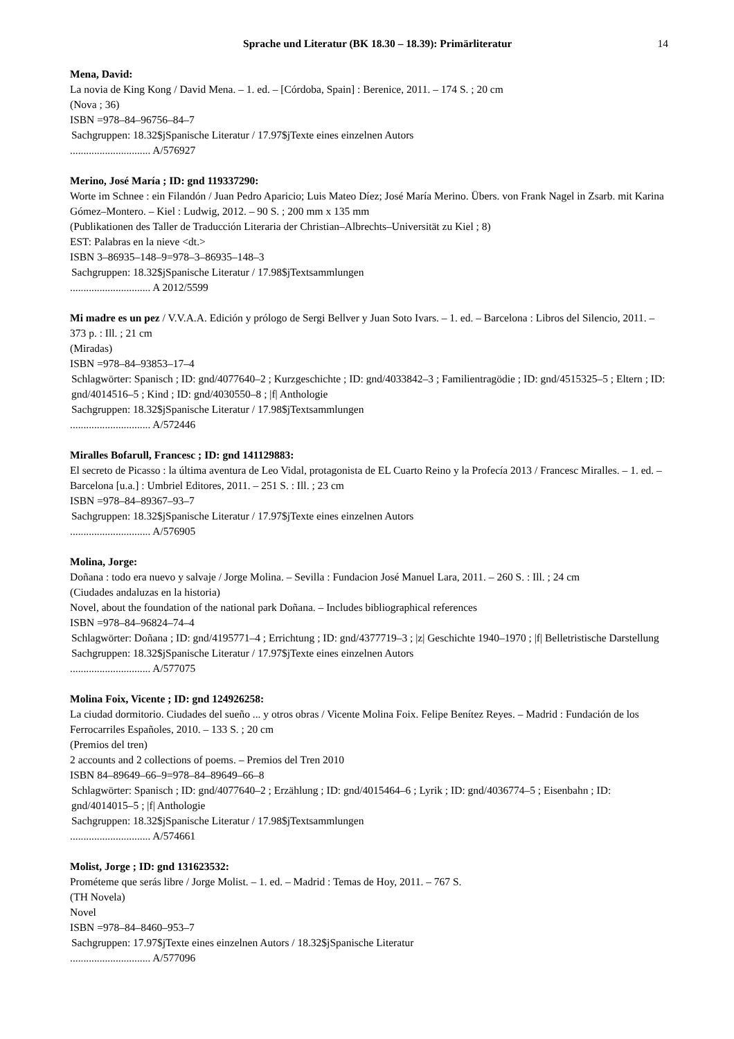Sprache und Literatur (BK 18.30 – 18.39): Primärliteratur 14
Mena, David:
La novia de King Kong / David Mena. – 1. ed. – [Córdoba, Spain] : Berenice, 2011. – 174 S. ; 20 cm
(Nova ; 36)
ISBN =978–84–96756–84–7
Sachgruppen: 18.32$jSpanische Literatur / 17.97$jTexte eines einzelnen Autors
.............................. A/576927
Merino, José María ; ID: gnd 119337290:
Worte im Schnee : ein Filandón / Juan Pedro Aparicio; Luis Mateo Díez; José María Merino. Übers. von Frank Nagel in Zsarb. mit Karina Gómez–Montero. – Kiel : Ludwig, 2012. – 90 S. ; 200 mm x 135 mm
(Publikationen des Taller de Traducción Literaria der Christian–Albrechts–Universität zu Kiel ; 8)
EST: Palabras en la nieve <dt.>
ISBN 3–86935–148–9=978–3–86935–148–3
Sachgruppen: 18.32$jSpanische Literatur / 17.98$jTextsammlungen
.............................. A 2012/5599
Mi madre es un pez / V.V.A.A. Edición y prólogo de Sergi Bellver y Juan Soto Ivars. – 1. ed. – Barcelona : Libros del Silencio, 2011. – 373 p. : Ill. ; 21 cm
(Miradas)
ISBN =978–84–93853–17–4
Schlagwörter: Spanisch ; ID: gnd/4077640–2 ; Kurzgeschichte ; ID: gnd/4033842–3 ; Familientragödie ; ID: gnd/4515325–5 ; Eltern ; ID: gnd/4014516–5 ; Kind ; ID: gnd/4030550–8 ; |f| Anthologie
Sachgruppen: 18.32$jSpanische Literatur / 17.98$jTextsammlungen
.............................. A/572446
Miralles Bofarull, Francesc ; ID: gnd 141129883:
El secreto de Picasso : la última aventura de Leo Vidal, protagonista de EL Cuarto Reino y la Profecía 2013 / Francesc Miralles. – 1. ed. – Barcelona [u.a.] : Umbriel Editores, 2011. – 251 S. : Ill. ; 23 cm
ISBN =978–84–89367–93–7
Sachgruppen: 18.32$jSpanische Literatur / 17.97$jTexte eines einzelnen Autors
.............................. A/576905
Molina, Jorge:
Doñana : todo era nuevo y salvaje / Jorge Molina. – Sevilla : Fundacion José Manuel Lara, 2011. – 260 S. : Ill. ; 24 cm
(Ciudades andaluzas en la historia)
Novel, about the foundation of the national park Doñana. – Includes bibliographical references
ISBN =978–84–96824–74–4
Schlagwörter: Doñana ; ID: gnd/4195771–4 ; Errichtung ; ID: gnd/4377719–3 ; |z| Geschichte 1940–1970 ; |f| Belletristische Darstellung
Sachgruppen: 18.32$jSpanische Literatur / 17.97$jTexte eines einzelnen Autors
.............................. A/577075
Molina Foix, Vicente ; ID: gnd 124926258:
La ciudad dormitorio. Ciudades del sueño ... y otros obras / Vicente Molina Foix. Felipe Benítez Reyes. – Madrid : Fundación de los Ferrocarriles Españoles, 2010. – 133 S. ; 20 cm
(Premios del tren)
2 accounts and 2 collections of poems. – Premios del Tren 2010
ISBN 84–89649–66–9=978–84–89649–66–8
Schlagwörter: Spanisch ; ID: gnd/4077640–2 ; Erzählung ; ID: gnd/4015464–6 ; Lyrik ; ID: gnd/4036774–5 ; Eisenbahn ; ID: gnd/4014015–5 ; |f| Anthologie
Sachgruppen: 18.32$jSpanische Literatur / 17.98$jTextsammlungen
.............................. A/574661
Molist, Jorge ; ID: gnd 131623532:
Prométeme que serás libre / Jorge Molist. – 1. ed. – Madrid : Temas de Hoy, 2011. – 767 S.
(TH Novela)
Novel
ISBN =978–84–8460–953–7
Sachgruppen: 17.97$jTexte eines einzelnen Autors / 18.32$jSpanische Literatur
.............................. A/577096